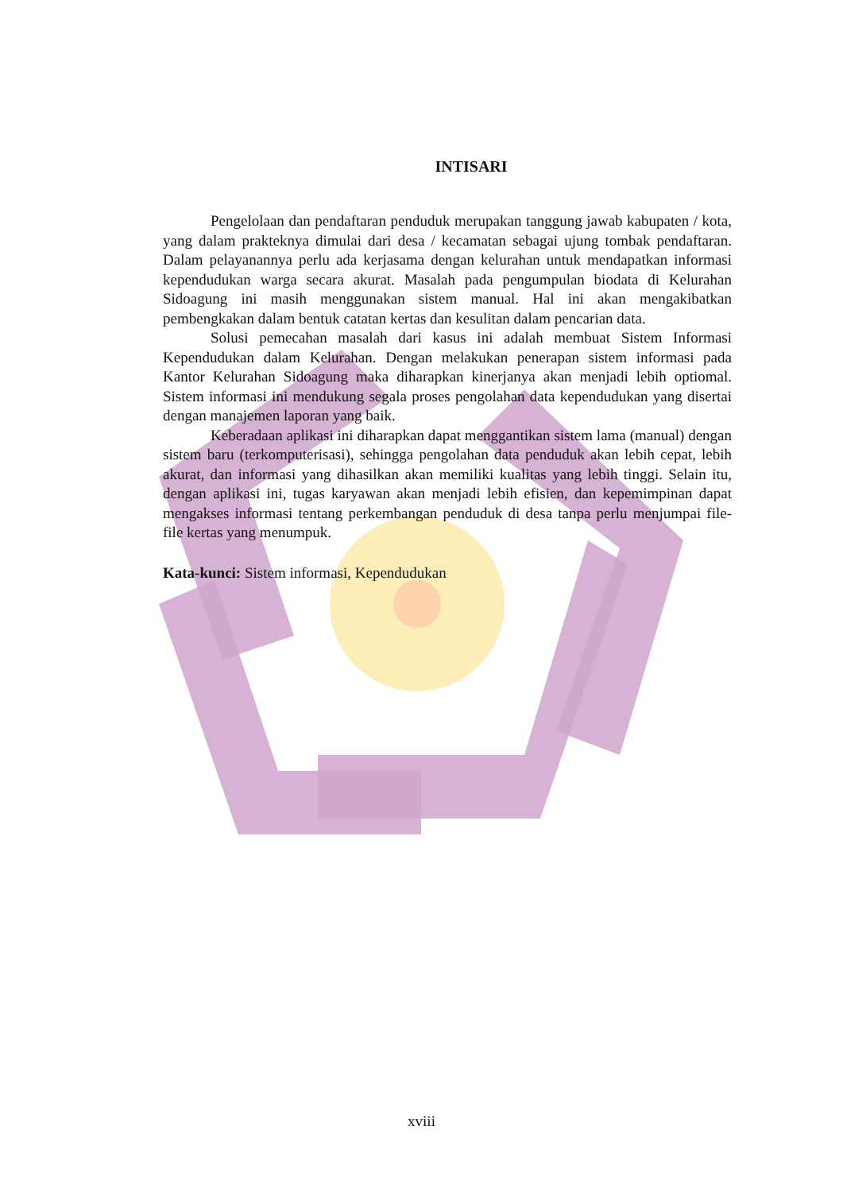INTISARI
Pengelolaan dan pendaftaran penduduk merupakan tanggung jawab kabupaten / kota, yang dalam prakteknya dimulai dari desa / kecamatan sebagai ujung tombak pendaftaran. Dalam pelayanannya perlu ada kerjasama dengan kelurahan untuk mendapatkan informasi kependudukan warga secara akurat. Masalah pada pengumpulan biodata di Kelurahan Sidoagung ini masih menggunakan sistem manual. Hal ini akan mengakibatkan pembengkakan dalam bentuk catatan kertas dan kesulitan dalam pencarian data.
Solusi pemecahan masalah dari kasus ini adalah membuat Sistem Informasi Kependudukan dalam Kelurahan. Dengan melakukan penerapan sistem informasi pada Kantor Kelurahan Sidoagung maka diharapkan kinerjanya akan menjadi lebih optiomal. Sistem informasi ini mendukung segala proses pengolahan data kependudukan yang disertai dengan manajemen laporan yang baik.
Keberadaan aplikasi ini diharapkan dapat menggantikan sistem lama (manual) dengan sistem baru (terkomputerisasi), sehingga pengolahan data penduduk akan lebih cepat, lebih akurat, dan informasi yang dihasilkan akan memiliki kualitas yang lebih tinggi. Selain itu, dengan aplikasi ini, tugas karyawan akan menjadi lebih efisien, dan kepemimpinan dapat mengakses informasi tentang perkembangan penduduk di desa tanpa perlu menjumpai file-file kertas yang menumpuk.
Kata-kunci: Sistem informasi, Kependudukan
xviii